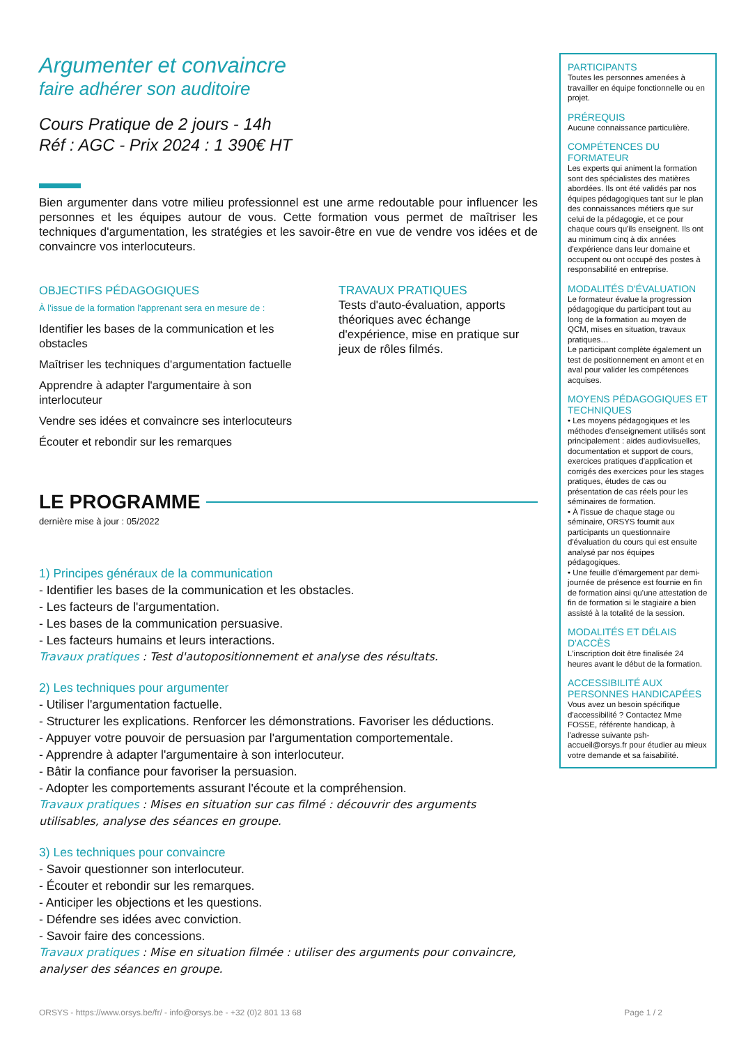Argumenter et convaincre
faire adhérer son auditoire
Cours Pratique de 2 jours - 14h
Réf : AGC - Prix 2024 : 1 390€ HT
Bien argumenter dans votre milieu professionnel est une arme redoutable pour influencer les personnes et les équipes autour de vous. Cette formation vous permet de maîtriser les techniques d'argumentation, les stratégies et les savoir-être en vue de vendre vos idées et de convaincre vos interlocuteurs.
OBJECTIFS PÉDAGOGIQUES
À l'issue de la formation l'apprenant sera en mesure de :
Identifier les bases de la communication et les obstacles
Maîtriser les techniques d'argumentation factuelle
Apprendre à adapter l'argumentaire à son interlocuteur
Vendre ses idées et convaincre ses interlocuteurs
Écouter et rebondir sur les remarques
TRAVAUX PRATIQUES
Tests d'auto-évaluation, apports théoriques avec échange d'expérience, mise en pratique sur jeux de rôles filmés.
LE PROGRAMME
dernière mise à jour : 05/2022
1) Principes généraux de la communication
- Identifier les bases de la communication et les obstacles.
- Les facteurs de l'argumentation.
- Les bases de la communication persuasive.
- Les facteurs humains et leurs interactions.
Travaux pratiques : Test d'autopositionnement et analyse des résultats.
2) Les techniques pour argumenter
- Utiliser l'argumentation factuelle.
- Structurer les explications. Renforcer les démonstrations. Favoriser les déductions.
- Appuyer votre pouvoir de persuasion par l'argumentation comportementale.
- Apprendre à adapter l'argumentaire à son interlocuteur.
- Bâtir la confiance pour favoriser la persuasion.
- Adopter les comportements assurant l'écoute et la compréhension.
Travaux pratiques : Mises en situation sur cas filmé : découvrir des arguments utilisables, analyse des séances en groupe.
3) Les techniques pour convaincre
- Savoir questionner son interlocuteur.
- Écouter et rebondir sur les remarques.
- Anticiper les objections et les questions.
- Défendre ses idées avec conviction.
- Savoir faire des concessions.
Travaux pratiques : Mise en situation filmée : utiliser des arguments pour convaincre, analyser des séances en groupe.
PARTICIPANTS
Toutes les personnes amenées à travailler en équipe fonctionnelle ou en projet.
PRÉREQUIS
Aucune connaissance particulière.
COMPÉTENCES DU FORMATEUR
Les experts qui animent la formation sont des spécialistes des matières abordées. Ils ont été validés par nos équipes pédagogiques tant sur le plan des connaissances métiers que sur celui de la pédagogie, et ce pour chaque cours qu'ils enseignent. Ils ont au minimum cinq à dix années d'expérience dans leur domaine et occupent ou ont occupé des postes à responsabilité en entreprise.
MODALITÉS D'ÉVALUATION
Le formateur évalue la progression pédagogique du participant tout au long de la formation au moyen de QCM, mises en situation, travaux pratiques…
Le participant complète également un test de positionnement en amont et en aval pour valider les compétences acquises.
MOYENS PÉDAGOGIQUES ET TECHNIQUES
• Les moyens pédagogiques et les méthodes d'enseignement utilisés sont principalement : aides audiovisuelles, documentation et support de cours, exercices pratiques d'application et corrigés des exercices pour les stages pratiques, études de cas ou présentation de cas réels pour les séminaires de formation.
• À l'issue de chaque stage ou séminaire, ORSYS fournit aux participants un questionnaire d'évaluation du cours qui est ensuite analysé par nos équipes pédagogiques.
• Une feuille d'émargement par demi-journée de présence est fournie en fin de formation ainsi qu'une attestation de fin de formation si le stagiaire a bien assisté à la totalité de la session.
MODALITÉS ET DÉLAIS D'ACCÈS
L'inscription doit être finalisée 24 heures avant le début de la formation.
ACCESSIBILITÉ AUX PERSONNES HANDICAPÉES
Vous avez un besoin spécifique d'accessibilité ? Contactez Mme FOSSE, référente handicap, à l'adresse suivante psh-accueil@orsys.fr pour étudier au mieux votre demande et sa faisabilité.
ORSYS - https://www.orsys.be/fr/ - info@orsys.be - +32 (0)2 801 13 68 Page 1 / 2